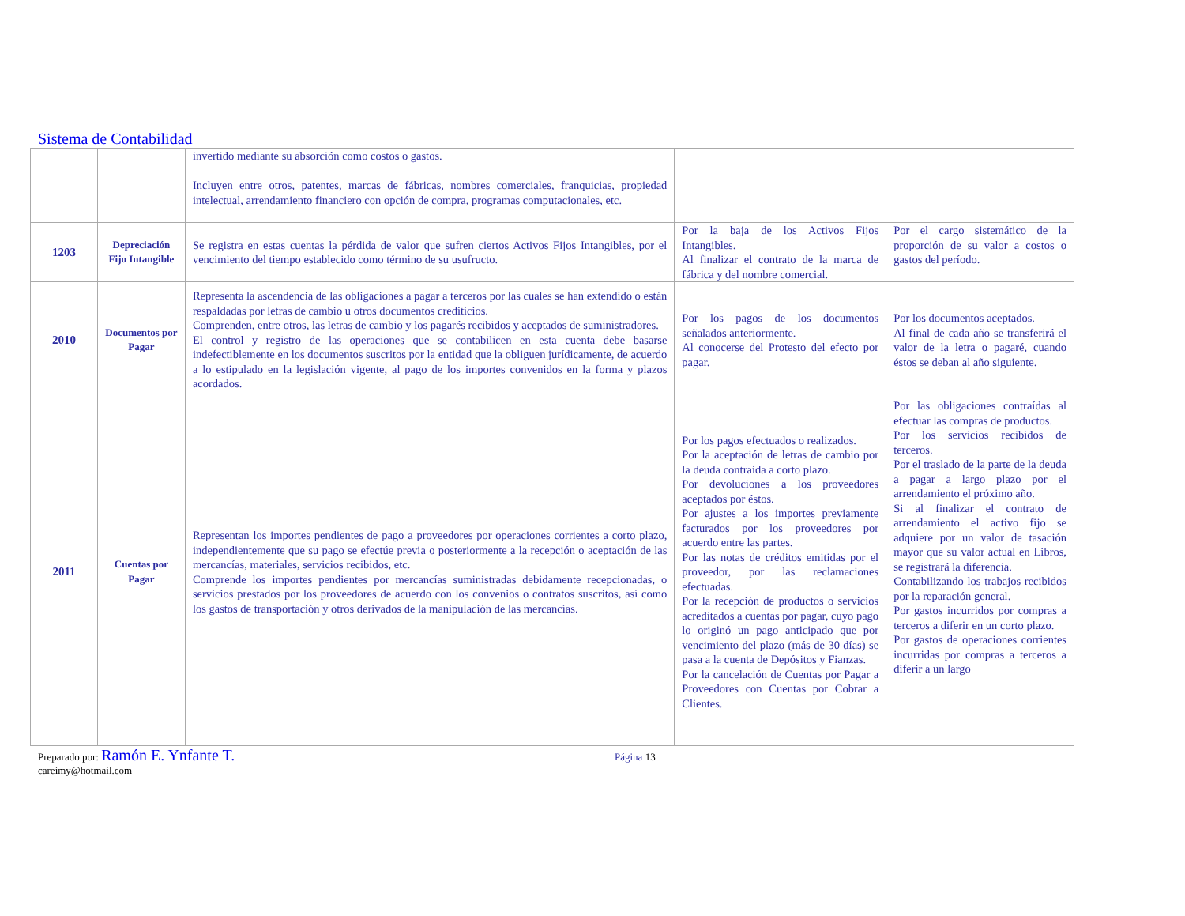Sistema de Contabilidad
| | | invertido mediante su absorción como costos o gastos. Incluyen entre otros, patentes, marcas de fábricas, nombres comerciales, franquicias, propiedad intelectual, arrendamiento financiero con opción de compra, programas computacionales, etc. | | |
| 1203 | Depreciación Fijo Intangible | Se registra en estas cuentas la pérdida de valor que sufren ciertos Activos Fijos Intangibles, por el vencimiento del tiempo establecido como término de su usufructo. | Por la baja de los Activos Fijos Intangibles. Al finalizar el contrato de la marca de fábrica y del nombre comercial. | Por el cargo sistemático de la proporción de su valor a costos o gastos del período. |
| 2010 | Documentos por Pagar | Representa la ascendencia de las obligaciones a pagar a terceros por las cuales se han extendido o están respaldadas por letras de cambio u otros documentos crediticios. Comprenden, entre otros, las letras de cambio y los pagarés recibidos y aceptados de suministradores. El control y registro de las operaciones que se contabilicen en esta cuenta debe basarse indefectiblemente en los documentos suscritos por la entidad que la obliguen jurídicamente, de acuerdo a lo estipulado en la legislación vigente, al pago de los importes convenidos en la forma y plazos acordados. | Por los pagos de los documentos señalados anteriormente. Al conocerse del Protesto del efecto por pagar. | Por los documentos aceptados. Al final de cada año se transferirá el valor de la letra o pagaré, cuando éstos se deban al año siguiente. |
| 2011 | Cuentas por Pagar | Representan los importes pendientes de pago a proveedores por operaciones corrientes a corto plazo, independientemente que su pago se efectúe previa o posteriormente a la recepción o aceptación de las mercancías, materiales, servicios recibidos, etc. Comprende los importes pendientes por mercancías suministradas debidamente recepcionadas, o servicios prestados por los proveedores de acuerdo con los convenios o contratos suscritos, así como los gastos de transportación y otros derivados de la manipulación de las mercancías. | Por los pagos efectuados o realizados. Por la aceptación de letras de cambio por la deuda contraída a corto plazo. Por devoluciones a los proveedores aceptados por éstos. Por ajustes a los importes previamente facturados por los proveedores por acuerdo entre las partes. Por las notas de créditos emitidas por el proveedor, por las reclamaciones efectuadas. Por la recepción de productos o servicios acreditados a cuentas por pagar, cuyo pago lo originó un pago anticipado que por vencimiento del plazo (más de 30 días) se pasa a la cuenta de Depósitos y Fianzas. Por la cancelación de Cuentas por Pagar a Proveedores con Cuentas por Cobrar a Clientes. | Por las obligaciones contraídas al efectuar las compras de productos. Por los servicios recibidos de terceros. Por el traslado de la parte de la deuda a pagar a largo plazo por el arrendamiento el próximo año. Si al finalizar el contrato de arrendamiento el activo fijo se adquiere por un valor de tasación mayor que su valor actual en Libros, se registrará la diferencia. Contabilizando los trabajos recibidos por la reparación general. Por gastos incurridos por compras a terceros a diferir en un corto plazo. Por gastos de operaciones corrientes incurridas por compras a terceros a diferir a un largo |
Preparado por: Ramón E. Ynfante T.
careimy@hotmail.com
Página 13